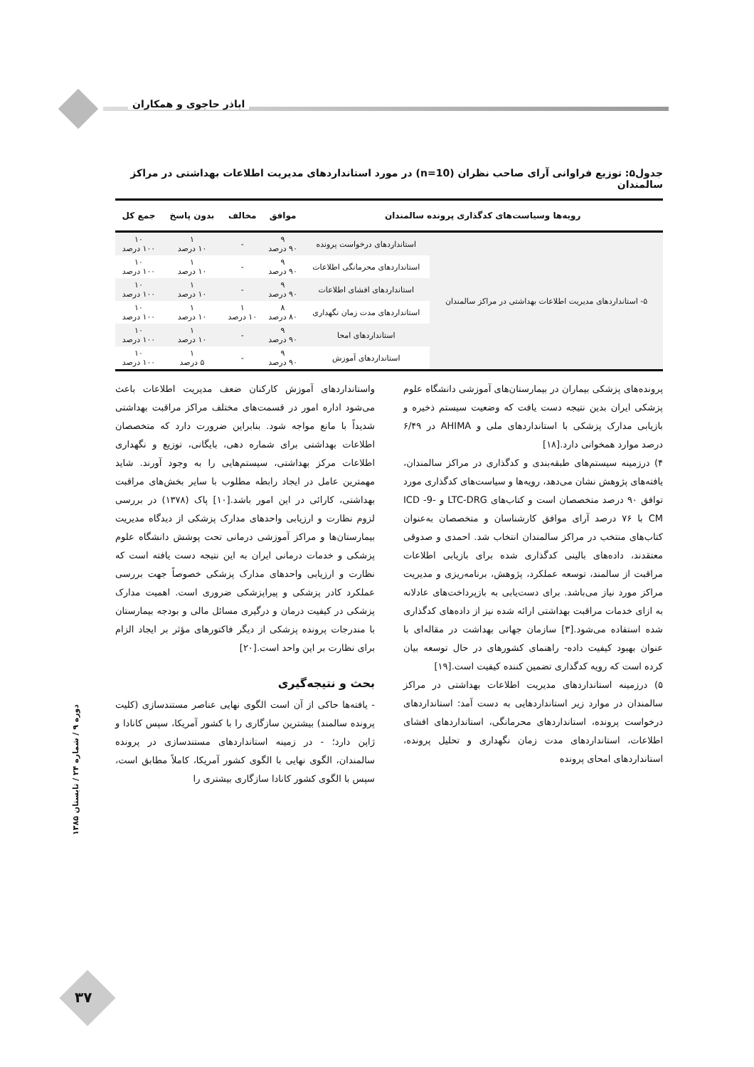اباذر حاجوی و همکاران
جدول۵: توزیع فراوانی آرای صاحب نظران (n=10) در مورد استانداردهای مدیریت اطلاعات بهداشتی در مراکز سالمندان
| رویه‌ها وسیاست‌های کدگذاری پرونده سالمندان | | موافق | مخالف | بدون پاسخ | جمع کل |
| --- | --- | --- | --- | --- | --- |
| ۵- استانداردهای مدیریت اطلاعات بهداشتی در مراکز سالمندان | استانداردهای درخواست پرونده | ۹ ۹۰ درصد | - | ۱ ۱۰ درصد | ۱۰ ۱۰۰ درصد |
| | استانداردهای محرمانگی اطلاعات | ۹ ۹۰ درصد | - | ۱ ۱۰ درصد | ۱۰ ۱۰۰ درصد |
| | استانداردهای افشای اطلاعات | ۹ ۹۰ درصد | - | ۱ ۱۰ درصد | ۱۰ ۱۰۰ درصد |
| | استانداردهای مدت زمان نگهداری | ۸ ۸۰ درصد | ۱ ۱۰ درصد | ۱ ۱۰ درصد | ۱۰ ۱۰۰ درصد |
| | استانداردهای امحا | ۹ ۹۰ درصد | - | ۱ ۱۰ درصد | ۱۰ ۱۰۰ درصد |
| | استانداردهای آموزش | ۹ ۹۰ درصد | - | ۱ ۵ درصد | ۱۰ ۱۰۰ درصد |
پرونده‌های پزشکی بیماران در بیمارستان‌های آموزشی دانشگاه علوم پزشکی ایران بدین نتیجه دست یافت که وضعیت سیستم ذخیره و بازیابی مدارک پزشکی با استانداردهای ملی و AHIMA در ۶/۴۹ درصد موارد همخوانی دارد.[۱۸]
۴) درزمینه سیستم‌های طبقه‌بندی و کدگذاری در مراکز سالمندان، یافته‌های پژوهش نشان می‌دهد، رویه‌ها و سیاست‌های کدگذاری مورد توافق ۹۰ درصد متخصصان است و کتاب‌های LTC-DRG و ICD -9-CM با ۷۶ درصد آرای موافق کارشناسان و متخصصان به‌عنوان کتاب‌های منتخب در مراکز سالمندان انتخاب شد. احمدی و صدوقی معتقدند، داده‌های بالینی کدگذاری شده برای بازیابی اطلاعات مراقبت از سالمند، توسعه عملکرد، پژوهش، برنامه‌ریزی و مدیریت مراکز مورد نیاز می‌باشد. برای دست‌یابی به بازپرداخت‌های عادلانه به ازای خدمات مراقبت بهداشتی ارائه شده نیز از داده‌های کدگذاری شده استفاده می‌شود.[۳] سازمان جهانی بهداشت در مقاله‌ای با عنوان بهبود کیفیت داده- راهنمای کشورهای در حال توسعه بیان کرده است که رویه کدگذاری تضمین کننده کیفیت است.[۱۹]
۵) درزمینه استانداردهای مدیریت اطلاعات بهداشتی در مراکز سالمندان در موارد زیر استانداردهایی به دست آمد: استانداردهای درخواست پرونده، استانداردهای محرمانگی، استانداردهای افشای اطلاعات، استانداردهای مدت زمان نگهداری و تحلیل پرونده، استانداردهای امحای پرونده
واستانداردهای آموزش کارکنان ضعف مدیریت اطلاعات باعث می‌شود اداره امور در قسمت‌های مختلف مراکز مراقبت بهداشتی شدیداً با مانع مواجه شود. بنابراین ضرورت دارد که متخصصان اطلاعات بهداشتی برای شماره دهی، بایگانی، توزیع و نگهداری اطلاعات مرکز بهداشتی، سیستم‌هایی را به وجود آورند. شاید مهمترین عامل در ایجاد رابطه مطلوب با سایر بخش‌های مراقبت بهداشتی، کارائی در این امور باشد.[۱۰] پاک (۱۳۷۸) در بررسی لزوم نظارت و ارزیابی واحدهای مدارک پزشکی از دیدگاه مدیریت بیمارستان‌ها و مراکز آموزشی درمانی تحت پوشش دانشگاه علوم پزشکی و خدمات درمانی ایران به این نتیجه دست یافته است که نظارت و ارزیابی واحدهای مدارک پزشکی خصوصاً جهت بررسی عملکرد کادر پزشکی و پیراپزشکی ضروری است. اهمیت مدارک پزشکی در کیفیت درمان و درگیری مسائل مالی و بودجه بیمارستان با مندرجات پرونده پزشکی از دیگر فاکتورهای مؤثر بر ایجاد الزام برای نظارت بر این واحد است.[۲۰]
بحث و نتیجه‌گیری
- یافته‌ها حاکی از آن است الگوی نهایی عناصر مستندسازی (کلیت پرونده سالمند) بیشترین سازگاری را با کشور آمریکا، سپس کانادا و ژاپن دارد؛ - در زمینه استانداردهای مستندسازی در پرونده سالمندان، الگوی نهایی با الگوی کشور آمریکا، کاملاً مطابق است، سپس با الگوی کشور کانادا سازگاری بیشتری را
دوره ۹ / شماره ۲۴ / تابستان ۱۳۸۵
۳۷